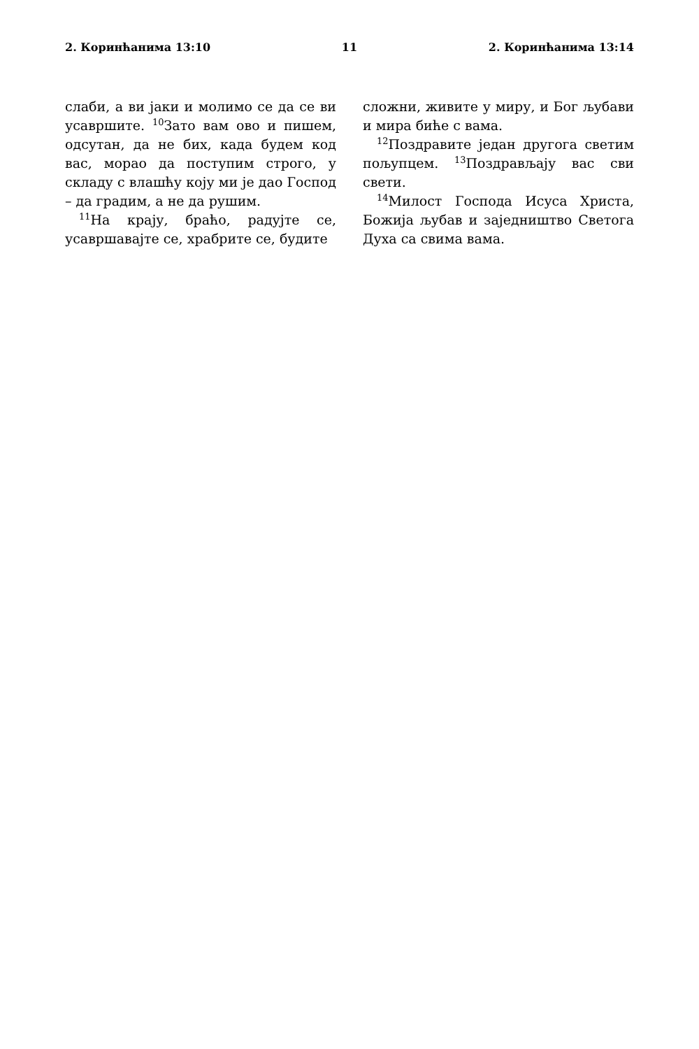2. Коринћанима 13:10 11 2. Коринћанима 13:14
слаби, а ви јаки и молимо се да се ви усавршите. <sup>10</sup>Зато вам ово и пишем, одсутан, да не бих, када будем код вас, морао да поступим строго, у складу с влашћу коју ми је дао Господ – да градим, а не да рушим.
<sup>11</sup> На крају, браћо, радујте се, усавршавајте се, храбрите се, будите
сложни, живите у миру, и Бог љубави и мира биће с вама.
<sup>12</sup> Поздравите један другога светим пољупцем. <sup>13</sup>Поздрављају вас сви свети.
<sup>14</sup> Милост Господа Исуса Христа, Божија љубав и заједништво Светога Духа са свима вама.